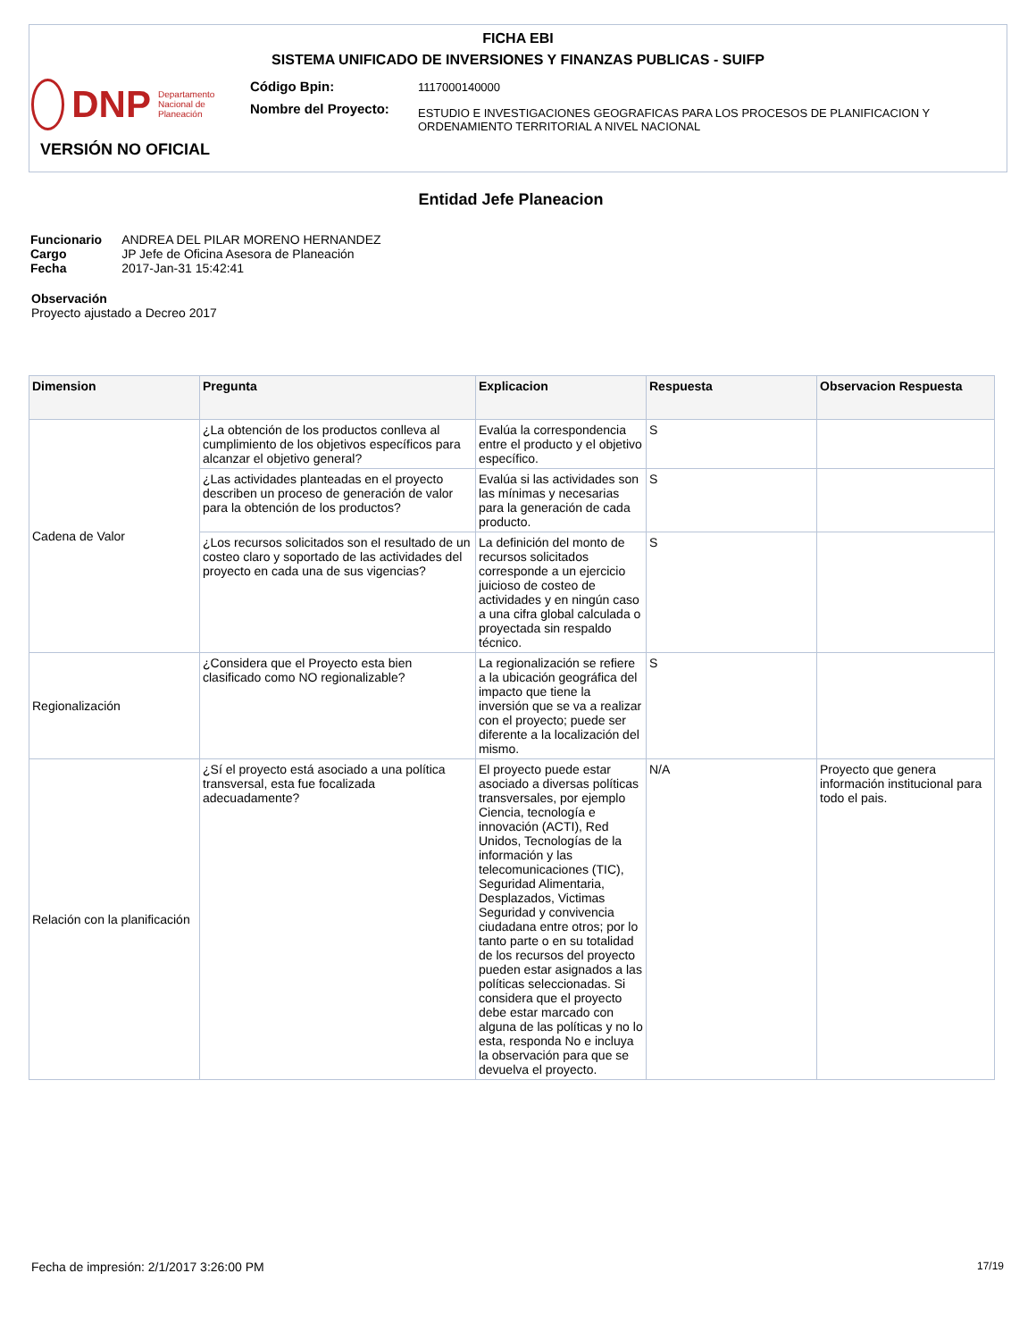FICHA EBI
SISTEMA UNIFICADO DE INVERSIONES Y FINANZAS PUBLICAS - SUIFP
DNP Departamento Nacional de Planeación
Código Bpin:
Nombre del Proyecto:
1117000140000
ESTUDIO E INVESTIGACIONES GEOGRAFICAS PARA LOS PROCESOS DE PLANIFICACION Y
ORDENAMIENTO TERRITORIAL A NIVEL NACIONAL
VERSIÓN NO OFICIAL
Entidad Jefe Planeacion
| Funcionario | ANDREA DEL PILAR MORENO HERNANDEZ |
| Cargo | JP Jefe de Oficina Asesora de Planeación |
| Fecha | 2017-Jan-31 15:42:41 |
Observación
Proyecto ajustado a Decreo 2017
| Dimension | Pregunta | Explicacion | Respuesta | Observacion Respuesta |
| --- | --- | --- | --- | --- |
| Cadena de Valor | ¿La obtención de los productos conlleva al cumplimiento de los objetivos específicos para alcanzar el objetivo general? | Evalúa la correspondencia entre el producto y el objetivo específico. | S | |
| | ¿Las actividades planteadas en el proyecto describen un proceso de generación de valor para la obtención de los productos? | Evalúa si las actividades son las mínimas y necesarias para la generación de cada producto. | S | |
| | ¿Los recursos solicitados son el resultado de un costeo claro y soportado de las actividades del proyecto en cada una de sus vigencias? | La definición del monto de recursos solicitados corresponde a un ejercicio juicioso de costeo de actividades y en ningún caso a una cifra global calculada o proyectada sin respaldo técnico. | S | |
| Regionalización | ¿Considera que el Proyecto esta bien clasificado como NO regionalizable? | La regionalización se refiere a la ubicación geográfica del impacto que tiene la inversión que se va a realizar con el proyecto; puede ser diferente a la localización del mismo. | S | |
| Relación con la planificación | ¿Sí el proyecto está asociado a una política transversal, esta fue focalizada adecuadamente? | El proyecto puede estar asociado a diversas políticas transversales, por ejemplo Ciencia, tecnología e innovación (ACTI), Red Unidos, Tecnologías de la información y las telecomunicaciones (TIC), Seguridad Alimentaria, Desplazados, Victimas Seguridad y convivencia ciudadana entre otros; por lo tanto parte o en su totalidad de los recursos del proyecto pueden estar asignados a las políticas seleccionadas. Si considera que el proyecto debe estar marcado con alguna de las políticas y no lo esta, responda No e incluya la observación para que se devuelva el proyecto. | N/A | Proyecto que genera información institucional para todo el pais. |
Fecha de impresión: 2/1/2017 3:26:00 PM 17/19